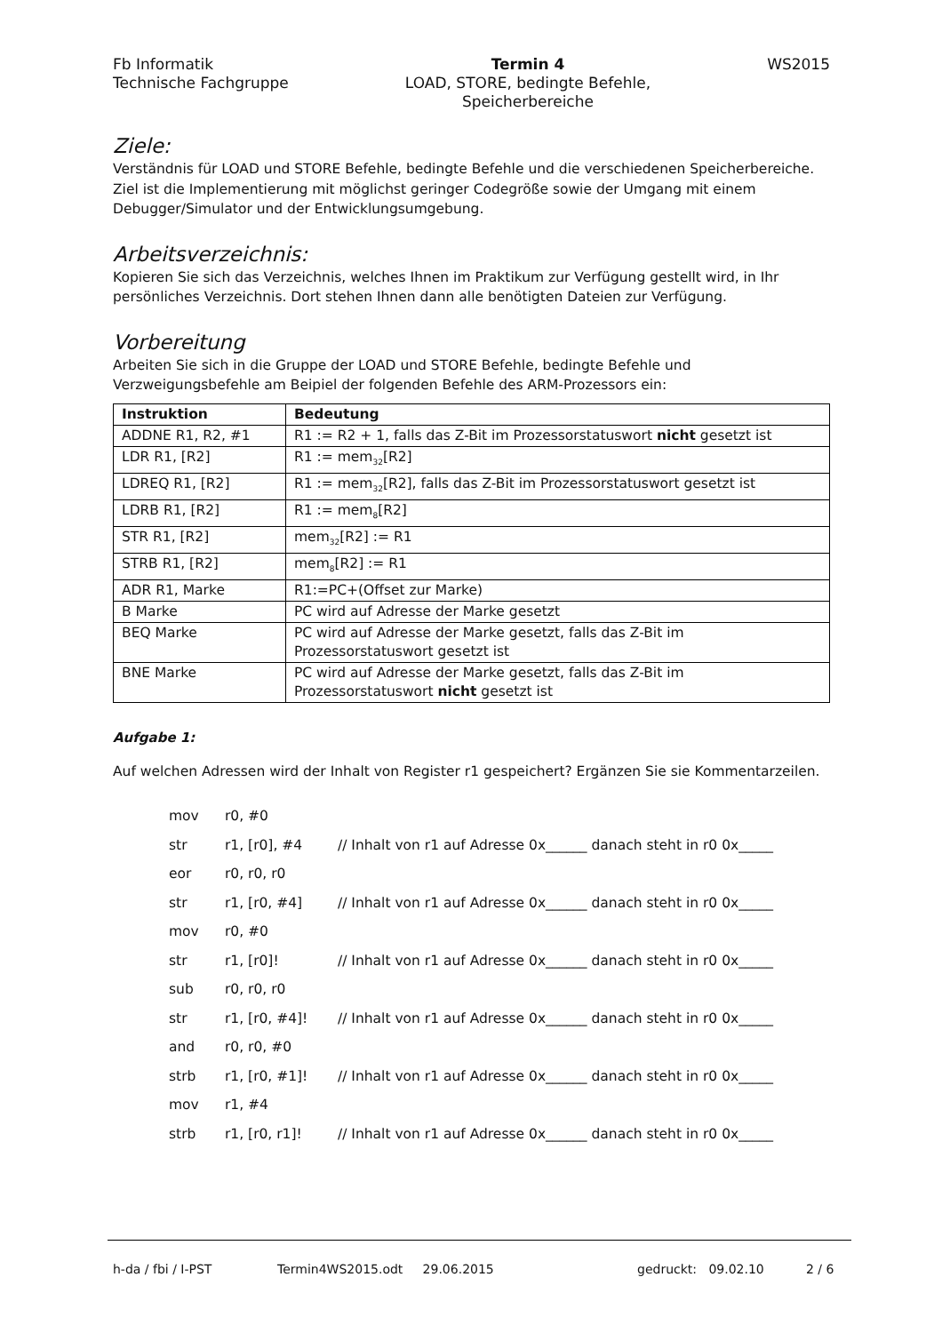Fb Informatik
Technische Fachgruppe
Termin 4
LOAD, STORE, bedingte Befehle,
Speicherbereiche
WS2015
Ziele:
Verständnis für LOAD und STORE Befehle, bedingte Befehle und die verschiedenen Speicherbereiche. Ziel ist die Implementierung mit möglichst geringer Codegröße sowie der Umgang mit einem Debugger/Simulator und der Entwicklungsumgebung.
Arbeitsverzeichnis:
Kopieren Sie sich das Verzeichnis, welches Ihnen im Praktikum zur Verfügung gestellt wird, in Ihr persönliches Verzeichnis. Dort stehen Ihnen dann alle benötigten Dateien zur Verfügung.
Vorbereitung
Arbeiten Sie sich in die Gruppe der LOAD und STORE Befehle, bedingte Befehle und Verzweigungsbefehle am Beipiel der folgenden Befehle des ARM-Prozessors ein:
| Instruktion | Bedeutung |
| --- | --- |
| ADDNE R1, R2, #1 | R1 := R2 + 1, falls das Z-Bit im Prozessorstatuswort nicht gesetzt ist |
| LDR R1, [R2] | R1 := mem<sub>32</sub>[R2] |
| LDREQ R1, [R2] | R1 := mem<sub>32</sub>[R2], falls das Z-Bit im Prozessorstatuswort gesetzt ist |
| LDRB R1, [R2] | R1 := mem<sub>8</sub>[R2] |
| STR R1, [R2] | mem<sub>32</sub>[R2] := R1 |
| STRB R1, [R2] | mem<sub>8</sub>[R2] := R1 |
| ADR R1, Marke | R1:=PC+(Offset zur Marke) |
| B Marke | PC wird auf Adresse der Marke gesetzt |
| BEQ Marke | PC wird auf Adresse der Marke gesetzt, falls das Z-Bit im Prozessorstatuswort gesetzt ist |
| BNE Marke | PC wird auf Adresse der Marke gesetzt, falls das Z-Bit im Prozessorstatuswort nicht gesetzt ist |
Aufgabe 1:
Auf welchen Adressen wird der Inhalt von Register r1 gespeichert? Ergänzen Sie sie Kommentarzeilen.
mov r0, #0
str r1, [r0], #4 // Inhalt von r1 auf Adresse 0x______ danach steht in r0 0x_____
eor r0, r0, r0
str r1, [r0, #4] // Inhalt von r1 auf Adresse 0x______ danach steht in r0 0x_____
mov r0, #0
str r1, [r0]! // Inhalt von r1 auf Adresse 0x______ danach steht in r0 0x_____
sub r0, r0, r0
str r1, [r0, #4]! // Inhalt von r1 auf Adresse 0x______ danach steht in r0 0x_____
and r0, r0, #0
strb r1, [r0, #1]! // Inhalt von r1 auf Adresse 0x______ danach steht in r0 0x_____
mov r1, #4
strb r1, [r0, r1]! // Inhalt von r1 auf Adresse 0x______ danach steht in r0 0x_____
h-da / fbi / I-PST Termin4WS2015.odt 29.06.2015 gedruckt: 09.02.10 2 / 6